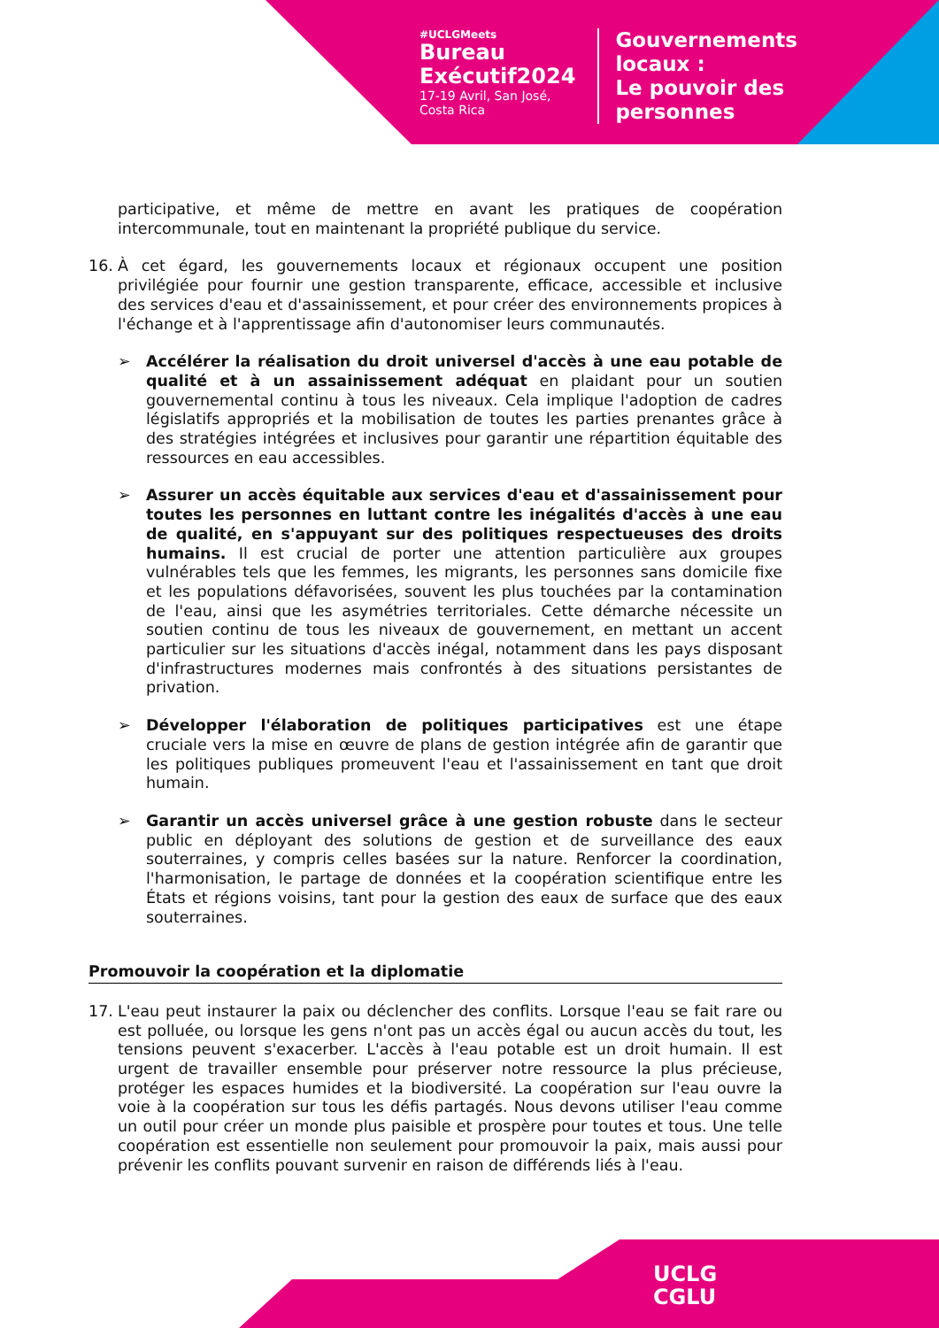#UCLGMeets
Bureau
Exécutif2024
17-19 Avril, San José,
Costa Rica
Gouvernements
locaux :
Le pouvoir des
personnes
participative, et même de mettre en avant les pratiques de coopération intercommunale, tout en maintenant la propriété publique du service.
16. À cet égard, les gouvernements locaux et régionaux occupent une position privilégiée pour fournir une gestion transparente, efficace, accessible et inclusive des services d'eau et d'assainissement, et pour créer des environnements propices à l'échange et à l'apprentissage afin d'autonomiser leurs communautés.
➢ Accélérer la réalisation du droit universel d'accès à une eau potable de qualité et à un assainissement adéquat en plaidant pour un soutien gouvernemental continu à tous les niveaux. Cela implique l'adoption de cadres législatifs appropriés et la mobilisation de toutes les parties prenantes grâce à des stratégies intégrées et inclusives pour garantir une répartition équitable des ressources en eau accessibles.
➢ Assurer un accès équitable aux services d'eau et d'assainissement pour toutes les personnes en luttant contre les inégalités d'accès à une eau de qualité, en s'appuyant sur des politiques respectueuses des droits humains. Il est crucial de porter une attention particulière aux groupes vulnérables tels que les femmes, les migrants, les personnes sans domicile fixe et les populations défavorisées, souvent les plus touchées par la contamination de l'eau, ainsi que les asymétries territoriales. Cette démarche nécessite un soutien continu de tous les niveaux de gouvernement, en mettant un accent particulier sur les situations d'accès inégal, notamment dans les pays disposant d'infrastructures modernes mais confrontés à des situations persistantes de privation.
➢ Développer l'élaboration de politiques participatives est une étape cruciale vers la mise en œuvre de plans de gestion intégrée afin de garantir que les politiques publiques promeuvent l'eau et l'assainissement en tant que droit humain.
➢ Garantir un accès universel grâce à une gestion robuste dans le secteur public en déployant des solutions de gestion et de surveillance des eaux souterraines, y compris celles basées sur la nature. Renforcer la coordination, l'harmonisation, le partage de données et la coopération scientifique entre les États et régions voisins, tant pour la gestion des eaux de surface que des eaux souterraines.
Promouvoir la coopération et la diplomatie
17. L'eau peut instaurer la paix ou déclencher des conflits. Lorsque l'eau se fait rare ou est polluée, ou lorsque les gens n'ont pas un accès égal ou aucun accès du tout, les tensions peuvent s'exacerber. L'accès à l'eau potable est un droit humain. Il est urgent de travailler ensemble pour préserver notre ressource la plus précieuse, protéger les espaces humides et la biodiversité. La coopération sur l'eau ouvre la voie à la coopération sur tous les défis partagés. Nous devons utiliser l'eau comme un outil pour créer un monde plus paisible et prospère pour toutes et tous. Une telle coopération est essentielle non seulement pour promouvoir la paix, mais aussi pour prévenir les conflits pouvant survenir en raison de différends liés à l'eau.
UCLG
CGLU